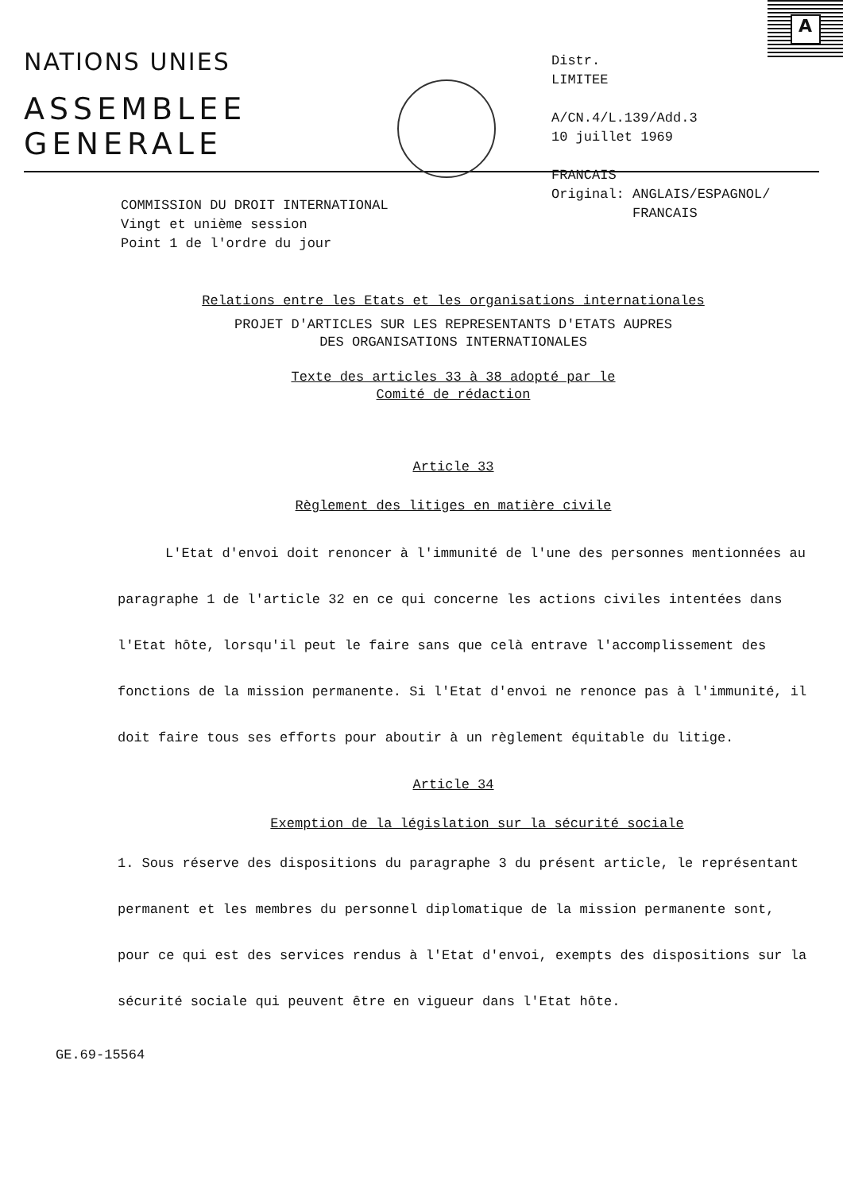A
NATIONS UNIES
ASSEMBLEE
GENERALE
Distr.
LIMITEE
A/CN.4/L.139/Add.3
10 juillet 1969
FRANCAIS
Original: ANGLAIS/ESPAGNOL/
FRANCAIS
COMMISSION DU DROIT INTERNATIONAL
Vingt et unième session
Point 1 de l'ordre du jour
Relations entre les Etats et les organisations internationales
PROJET D'ARTICLES SUR LES REPRESENTANTS D'ETATS AUPRES
DES ORGANISATIONS INTERNATIONALES
Texte des articles 33 à 38 adopté par le
Comité de rédaction
Article 33
Règlement des litiges en matière civile
L'Etat d'envoi doit renoncer à l'immunité de l'une des personnes mentionnées au paragraphe 1 de l'article 32 en ce qui concerne les actions civiles intentées dans l'Etat hôte, lorsqu'il peut le faire sans que celà entrave l'accomplissement des fonctions de la mission permanente. Si l'Etat d'envoi ne renonce pas à l'immunité, il doit faire tous ses efforts pour aboutir à un règlement équitable du litige.
Article 34
Exemption de la législation sur la sécurité sociale
1. Sous réserve des dispositions du paragraphe 3 du présent article, le représentant permanent et les membres du personnel diplomatique de la mission permanente sont, pour ce qui est des services rendus à l'Etat d'envoi, exempts des dispositions sur la sécurité sociale qui peuvent être en vigueur dans l'Etat hôte.
GE.69-15564